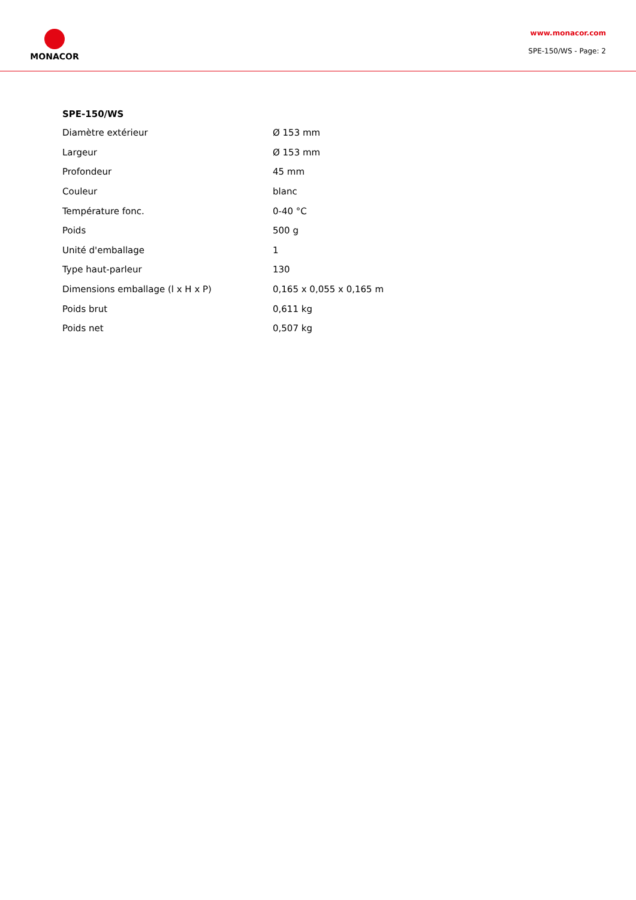MONACOR
www.monacor.com
SPE-150/WS - Page: 2
SPE-150/WS
| Diamètre extérieur | Ø 153 mm |
| Largeur | Ø 153 mm |
| Profondeur | 45 mm |
| Couleur | blanc |
| Température fonc. | 0-40 °C |
| Poids | 500 g |
| Unité d'emballage | 1 |
| Type haut-parleur | 130 |
| Dimensions emballage (l x H x P) | 0,165 x 0,055 x 0,165 m |
| Poids brut | 0,611 kg |
| Poids net | 0,507 kg |